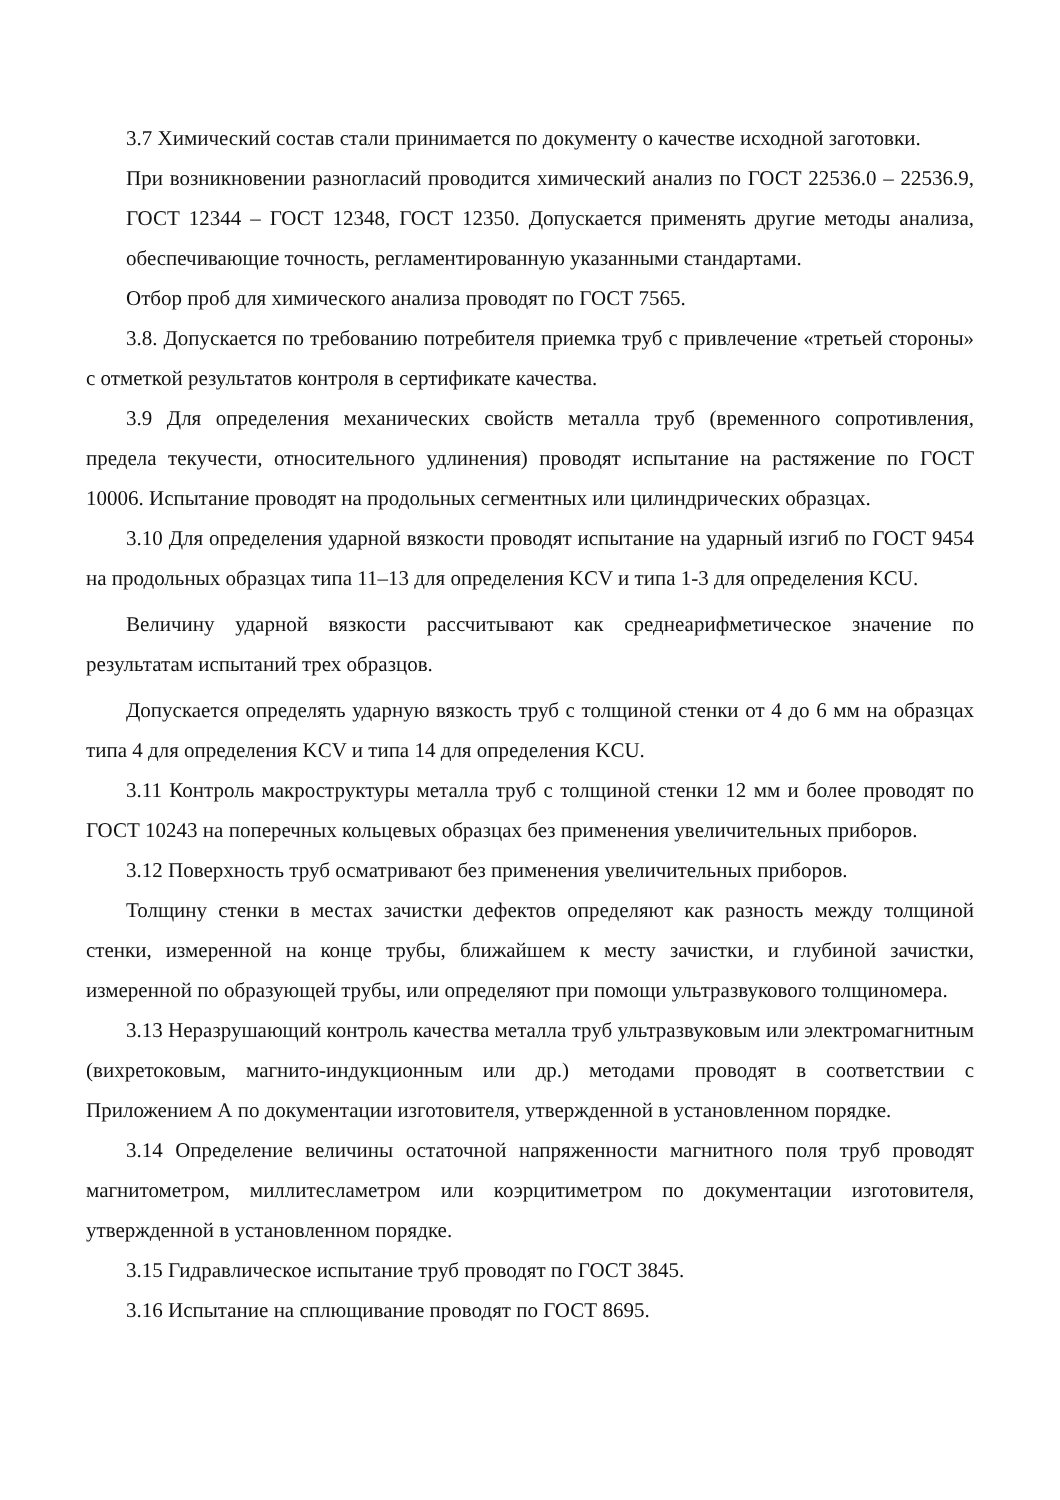3.7 Химический состав стали принимается по документу о качестве исходной заготовки.
При возникновении разногласий проводится химический анализ по ГОСТ 22536.0 – 22536.9, ГОСТ 12344 – ГОСТ 12348, ГОСТ 12350. Допускается применять другие методы анализа, обеспечивающие точность, регламентированную указанными стандартами.
Отбор проб для химического анализа проводят по ГОСТ 7565.
3.8. Допускается по требованию потребителя приемка труб с привлечение «третьей стороны» с отметкой результатов контроля в сертификате качества.
3.9 Для определения механических свойств металла труб (временного сопротивления, предела текучести, относительного удлинения) проводят испытание на растяжение по ГОСТ 10006. Испытание проводят на продольных сегментных или цилиндрических образцах.
3.10 Для определения ударной вязкости проводят испытание на ударный изгиб по ГОСТ 9454 на продольных образцах типа 11–13 для определения KCV и типа 1-3 для определения KCU.
Величину ударной вязкости рассчитывают как среднеарифметическое значение по результатам испытаний трех образцов.
Допускается определять ударную вязкость труб с толщиной стенки от 4 до 6 мм на образцах типа 4 для определения KCV и типа 14 для определения KCU.
3.11 Контроль макроструктуры металла труб с толщиной стенки 12 мм и более проводят по ГОСТ 10243 на поперечных кольцевых образцах без применения увеличительных приборов.
3.12 Поверхность труб осматривают без применения увеличительных приборов.
Толщину стенки в местах зачистки дефектов определяют как разность между толщиной стенки, измеренной на конце трубы, ближайшем к месту зачистки, и глубиной зачистки, измеренной по образующей трубы, или определяют при помощи ультразвукового толщиномера.
3.13 Неразрушающий контроль качества металла труб ультразвуковым или электромагнитным (вихретоковым, магнито-индукционным или др.) методами проводят в соответствии с Приложением А по документации изготовителя, утвержденной в установленном порядке.
3.14 Определение величины остаточной напряженности магнитного поля труб проводят магнитометром, миллитесламетром или коэрцитиметром по документации изготовителя, утвержденной в установленном порядке.
3.15 Гидравлическое испытание труб проводят по ГОСТ 3845.
3.16 Испытание на сплющивание проводят по ГОСТ 8695.